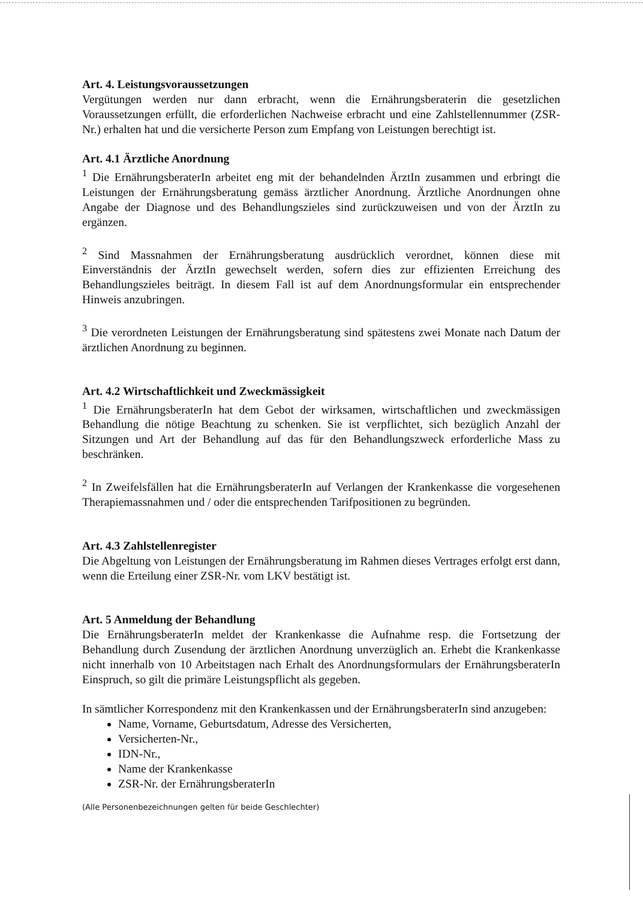Art. 4. Leistungsvoraussetzungen
Vergütungen werden nur dann erbracht, wenn die Ernährungsberaterin die gesetzlichen Voraussetzungen erfüllt, die erforderlichen Nachweise erbracht und eine Zahlstellennummer (ZSR-Nr.) erhalten hat und die versicherte Person zum Empfang von Leistungen berechtigt ist.
Art. 4.1 Ärztliche Anordnung
<sup>1</sup> Die ErnährungsberaterIn arbeitet eng mit der behandelnden ÄrztIn zusammen und erbringt die Leistungen der Ernährungsberatung gemäss ärztlicher Anordnung. Ärztliche Anordnungen ohne Angabe der Diagnose und des Behandlungszieles sind zurückzuweisen und von der ÄrztIn zu ergänzen.
<sup>2</sup> Sind Massnahmen der Ernährungsberatung ausdrücklich verordnet, können diese mit Einverständnis der ÄrztIn gewechselt werden, sofern dies zur effizienten Erreichung des Behandlungszieles beiträgt. In diesem Fall ist auf dem Anordnungsformular ein entsprechender Hinweis anzubringen.
<sup>3</sup> Die verordneten Leistungen der Ernährungsberatung sind spätestens zwei Monate nach Datum der ärztlichen Anordnung zu beginnen.
Art. 4.2 Wirtschaftlichkeit und Zweckmässigkeit
<sup>1</sup> Die ErnährungsberaterIn hat dem Gebot der wirksamen, wirtschaftlichen und zweckmässigen Behandlung die nötige Beachtung zu schenken. Sie ist verpflichtet, sich bezüglich Anzahl der Sitzungen und Art der Behandlung auf das für den Behandlungszweck erforderliche Mass zu beschränken.
<sup>2</sup> In Zweifelsfällen hat die ErnährungsberaterIn auf Verlangen der Krankenkasse die vorgesehenen Therapiemassnahmen und / oder die entsprechenden Tarifpositionen zu begründen.
Art. 4.3 Zahlstellenregister
Die Abgeltung von Leistungen der Ernährungsberatung im Rahmen dieses Vertrages erfolgt erst dann, wenn die Erteilung einer ZSR-Nr. vom LKV bestätigt ist.
Art. 5 Anmeldung der Behandlung
Die ErnährungsberaterIn meldet der Krankenkasse die Aufnahme resp. die Fortsetzung der Behandlung durch Zusendung der ärztlichen Anordnung unverzüglich an. Erhebt die Krankenkasse nicht innerhalb von 10 Arbeitstagen nach Erhalt des Anordnungsformulars der ErnährungsberaterIn Einspruch, so gilt die primäre Leistungspflicht als gegeben.
In sämtlicher Korrespondenz mit den Krankenkassen und der ErnährungsberaterIn sind anzugeben:
Name, Vorname, Geburtsdatum, Adresse des Versicherten,
Versicherten-Nr.,
IDN-Nr.,
Name der Krankenkasse
ZSR-Nr. der ErnährungsberaterIn
(Alle Personenbezeichnungen gelten für beide Geschlechter)